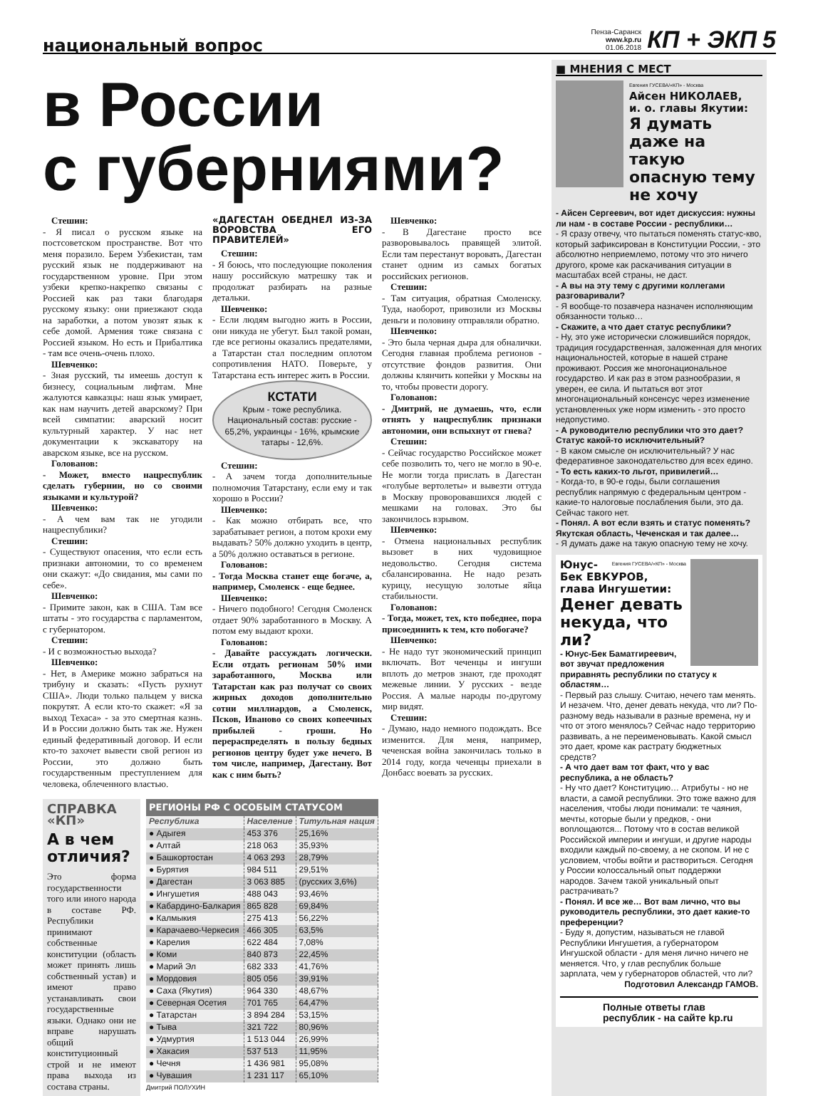национальный вопрос
Пенза-Саранск
www.kp.ru
01.06.2018
КП + ЭКП
5
в России
с губерниями?
Стешин:
- Я писал о русском языке на постсоветском пространстве. Вот что меня поразило. Берем Узбекистан, там русский язык не поддерживают на государственном уровне. При этом узбеки крепко-накрепко связаны с Россией как раз таки благодаря русскому языку: они приезжают сюда на заработки, а потом увозят язык к себе домой. Армения тоже связана с Россией языком. Но есть и Прибалтика - там все очень-очень плохо.
Шевченко:
- Зная русский, ты имеешь доступ к бизнесу, социальным лифтам. Мне жалуются кавказцы: наш язык умирает, как нам научить детей аварскому? При всей симпатии: аварский носит культурный характер. У нас нет документации к экскаватору на аварском языке, все на русском.
Голованов:
- Может, вместо нацреспублик сделать губернии, но со своими языками и культурой?
Шевченко:
- А чем вам так не угодили нацреспублики?
Стешин:
- Существуют опасения, что если есть признаки автономии, то со временем они скажут: «До свидания, мы сами по себе».
Шевченко:
- Примите закон, как в США. Там все штаты - это государства с парламентом, с губернатором.
Стешин:
- И с возможностью выхода?
Шевченко:
- Нет, в Америке можно забраться на трибуну и сказать: «Пусть рухнут США». Люди только пальцем у виска покрутят. А если кто-то скажет: «Я за выход Техаса» - за это смертная казнь. И в России должно быть так же. Нужен единый федеративный договор. И если кто-то захочет вывести свой регион из России, это должно быть государственным преступлением для человека, облеченного властью.
«ДАГЕСТАН ОБЕДНЕЛ ИЗ-ЗА ВОРОВСТВА ЕГО ПРАВИТЕЛЕЙ»
Стешин:
- Я боюсь, что последующие поколения нашу российскую матрешку так и продолжат разбирать на разные детальки.
Шевченко:
- Если людям выгодно жить в России, они никуда не убегут. Был такой роман, где все регионы оказались предателями, а Татарстан стал последним оплотом сопротивления НАТО. Поверьте, у Татарстана есть интерес жить в России.
КСТАТИ
Крым - тоже республика. Национальный состав: русские - 65,2%, украинцы - 16%, крымские татары - 12,6%.
Стешин:
- А зачем тогда дополнительные полномочия Татарстану, если ему и так хорошо в России?
Шевченко:
- Как можно отбирать все, что зарабатывает регион, а потом крохи ему выдавать? 50% должно уходить в центр, а 50% должно оставаться в регионе.
Голованов:
- Тогда Москва станет еще богаче, а, например, Смоленск - еще беднее.
Шевченко:
- Ничего подобного! Сегодня Смоленск отдает 90% заработанного в Москву. А потом ему выдают крохи.
Голованов:
- Давайте рассуждать логически. Если отдать регионам 50% ими заработанного, Москва или Татарстан как раз получат со своих жирных доходов дополнительно сотни миллиардов, а Смоленск, Псков, Иваново со своих копеечных прибылей - гроши. Но перераспределять в пользу бедных регионов центру будет уже нечего. В том числе, например, Дагестану. Вот как с ним быть?
Шевченко:
- В Дагестане просто все разворовывалось правящей элитой. Если там перестанут воровать, Дагестан станет одним из самых богатых российских регионов.
Стешин:
- Там ситуация, обратная Смоленску. Туда, наоборот, привозили из Москвы деньги и половину отправляли обратно.
Шевченко:
- Это была черная дыра для обналички. Сегодня главная проблема регионов - отсутствие фондов развития. Они должны клянчить копейки у Москвы на то, чтобы провести дорогу.
Голованов:
- Дмитрий, не думаешь, что, если отнять у нацреспублик признаки автономии, они вспыхнут от гнева?
Стешин:
- Сейчас государство Российское может себе позволить то, чего не могло в 90-е. Не могли тогда прислать в Дагестан «голубые вертолеты» и вывезти оттуда в Москву проворовавшихся людей с мешками на головах. Это бы закончилось взрывом.
Шевченко:
- Отмена национальных республик вызовет в них чудовищное недовольство. Сегодня система сбалансированна. Не надо резать курицу, несущую золотые яйца стабильности.
Голованов:
- Тогда, может, тех, кто победнее, пора присоединить к тем, кто побогаче?
Шевченко:
- Не надо тут экономический принцип включать. Вот чеченцы и ингуши вплоть до метров знают, где проходят межевые линии. У русских - везде Россия. А малые народы по-другому мир видят.
Стешин:
- Думаю, надо немного подождать. Все изменится. Для меня, например, чеченская война закончилась только в 2014 году, когда чеченцы приехали в Донбасс воевать за русских.
СПРАВКА «КП»
А в чем отличия?
Это форма государственности того или иного народа в составе РФ. Республики принимают собственные конституции (область может принять лишь собственный устав) и имеют право устанавливать свои государственные языки. Однако они не вправе нарушать общий конституционный строй и не имеют права выхода из состава страны.
РЕГИОНЫ РФ С ОСОБЫМ СТАТУСОМ
| Республика | Население | Титульная нация |
| --- | --- | --- |
| ● Адыгея | 453 376 | 25,16% |
| ● Алтай | 218 063 | 35,93% |
| ● Башкортостан | 4 063 293 | 28,79% |
| ● Бурятия | 984 511 | 29,51% |
| ● Дагестан | 3 063 885 | (русских 3,6%) |
| ● Ингушетия | 488 043 | 93,46% |
| ● Кабардино-Балкария | 865 828 | 69,84% |
| ● Калмыкия | 275 413 | 56,22% |
| ● Карачаево-Черкесия | 466 305 | 63,5% |
| ● Карелия | 622 484 | 7,08% |
| ● Коми | 840 873 | 22,45% |
| ● Марий Эл | 682 333 | 41,76% |
| ● Мордовия | 805 056 | 39,91% |
| ● Саха (Якутия) | 964 330 | 48,67% |
| ● Северная Осетия | 701 765 | 64,47% |
| ● Татарстан | 3 894 284 | 53,15% |
| ● Тыва | 321 722 | 80,96% |
| ● Удмуртия | 1 513 044 | 26,99% |
| ● Хакасия | 537 513 | 11,95% |
| ● Чечня | 1 436 981 | 95,08% |
| ● Чувашия | 1 231 117 | 65,10% |
Дмитрий ПОЛУХИН
■ МНЕНИЯ С МЕСТ
Евгения ГУСЕВА/«КП» - Москва
Айсен НИКОЛАЕВ,
и. о. главы Якутии:
Я думать даже на такую опасную тему не хочу
- Айсен Сергеевич, вот идет дискуссия: нужны ли нам - в составе России - республики…
- Я сразу отвечу, что пытаться поменять статус-кво, который зафиксирован в Конституции России, - это абсолютно неприемлемо, потому что это ничего другого, кроме как раскачивания ситуации в масштабах всей страны, не даст.
- А вы на эту тему с другими коллегами разговаривали?
- Я вообще-то позавчера назначен исполняющим обязанности только…
- Скажите, а что дает статус республики?
- Ну, это уже исторически сложившийся порядок, традиция государственная, заложенная для многих национальностей, которые в нашей стране проживают. Россия же многонациональное государство. И как раз в этом разнообразии, я уверен, ее сила. И пытаться вот этот многонациональный консенсус через изменение установленных уже норм изменить - это просто недопустимо.
- А руководителю республики что это дает? Статус какой-то исключительный?
- В каком смысле он исключительный? У нас федеративное законодательство для всех едино.
- То есть каких-то льгот, привилегий…
- Когда-то, в 90-е годы, были соглашения республик напрямую с федеральным центром - какие-то налоговые послабления были, это да. Сейчас такого нет.
- Понял. А вот если взять и статус поменять? Якутская область, Чеченская и так далее…
- Я думать даже на такую опасную тему не хочу.
Евгения ГУСЕВА/«КП» - Москва
Юнус-Бек ЕВКУРОВ, глава Ингушетии:
Денег девать некуда, что ли?
- Юнус-Бек Баматгиреевич, вот звучат предложения приравнять республики по статусу к областям…
- Первый раз слышу. Считаю, нечего там менять. И незачем. Что, денег девать некуда, что ли? По-разному ведь называли в разные времена, ну и что от этого менялось? Сейчас надо территорию развивать, а не переименовывать. Какой смысл это дает, кроме как растрату бюджетных средств?
- А что дает вам тот факт, что у вас республика, а не область?
- Ну что дает? Конституцию… Атрибуты - но не власти, а самой республики. Это тоже важно для населения, чтобы люди понимали: те чаяния, мечты, которые были у предков, - они воплощаются... Потому что в состав великой Российской империи и ингуши, и другие народы входили каждый по-своему, а не скопом. И не с условием, чтобы войти и раствориться. Сегодня у России колоссальный опыт поддержки народов. Зачем такой уникальный опыт растрачивать?
- Понял. И все же… Вот вам лично, что вы руководитель республики, это дает какие-то преференции?
- Буду я, допустим, называться не главой Республики Ингушетия, а губернатором Ингушской области - для меня лично ничего не меняется. Что, у глав республик больше зарплата, чем у губернаторов областей, что ли?
Подготовил Александр ГАМОВ.
Полные ответы глав республик - на сайте kp.ru